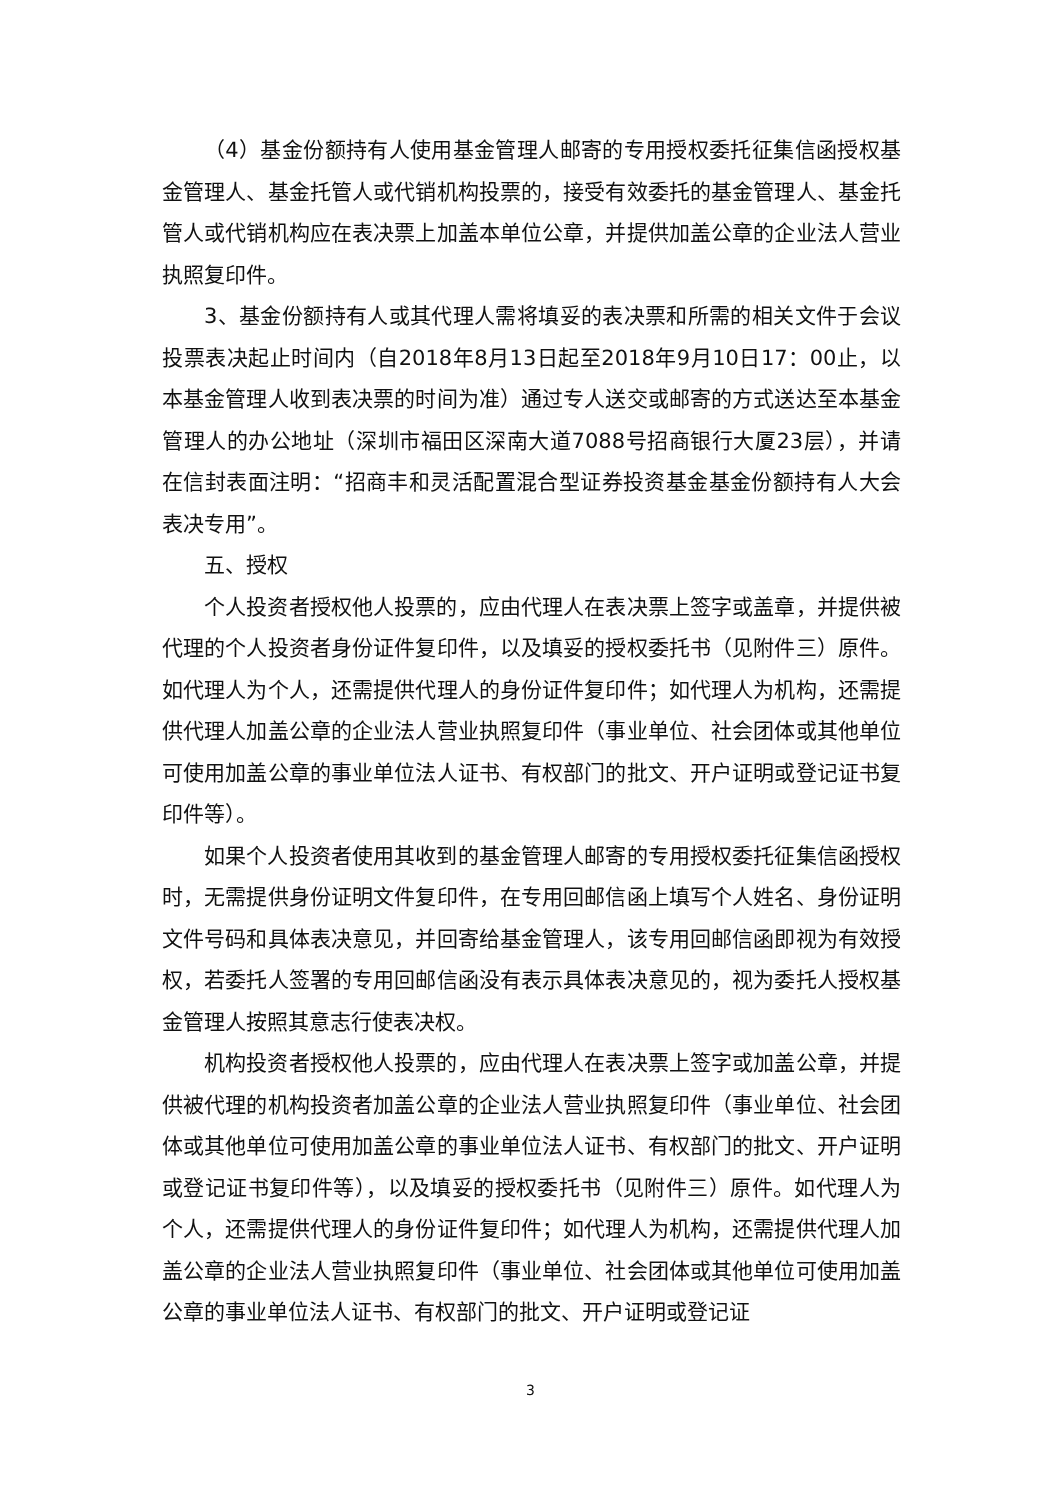（4）基金份额持有人使用基金管理人邮寄的专用授权委托征集信函授权基金管理人、基金托管人或代销机构投票的，接受有效委托的基金管理人、基金托管人或代销机构应在表决票上加盖本单位公章，并提供加盖公章的企业法人营业执照复印件。
3、基金份额持有人或其代理人需将填妥的表决票和所需的相关文件于会议投票表决起止时间内（自2018年8月13日起至2018年9月10日17：00止，以本基金管理人收到表决票的时间为准）通过专人送交或邮寄的方式送达至本基金管理人的办公地址（深圳市福田区深南大道7088号招商银行大厦23层），并请在信封表面注明：“招商丰和灵活配置混合型证券投资基金基金份额持有人大会表决专用”。
五、授权
个人投资者授权他人投票的，应由代理人在表决票上签字或盖章，并提供被代理的个人投资者身份证件复印件，以及填妥的授权委托书（见附件三）原件。如代理人为个人，还需提供代理人的身份证件复印件；如代理人为机构，还需提供代理人加盖公章的企业法人营业执照复印件（事业单位、社会团体或其他单位可使用加盖公章的事业单位法人证书、有权部门的批文、开户证明或登记证书复印件等）。
如果个人投资者使用其收到的基金管理人邮寄的专用授权委托征集信函授权时，无需提供身份证明文件复印件，在专用回邮信函上填写个人姓名、身份证明文件号码和具体表决意见，并回寄给基金管理人，该专用回邮信函即视为有效授权，若委托人签署的专用回邮信函没有表示具体表决意见的，视为委托人授权基金管理人按照其意志行使表决权。
机构投资者授权他人投票的，应由代理人在表决票上签字或加盖公章，并提供被代理的机构投资者加盖公章的企业法人营业执照复印件（事业单位、社会团体或其他单位可使用加盖公章的事业单位法人证书、有权部门的批文、开户证明或登记证书复印件等），以及填妥的授权委托书（见附件三）原件。如代理人为个人，还需提供代理人的身份证件复印件；如代理人为机构，还需提供代理人加盖公章的企业法人营业执照复印件（事业单位、社会团体或其他单位可使用加盖公章的事业单位法人证书、有权部门的批文、开户证明或登记证
3